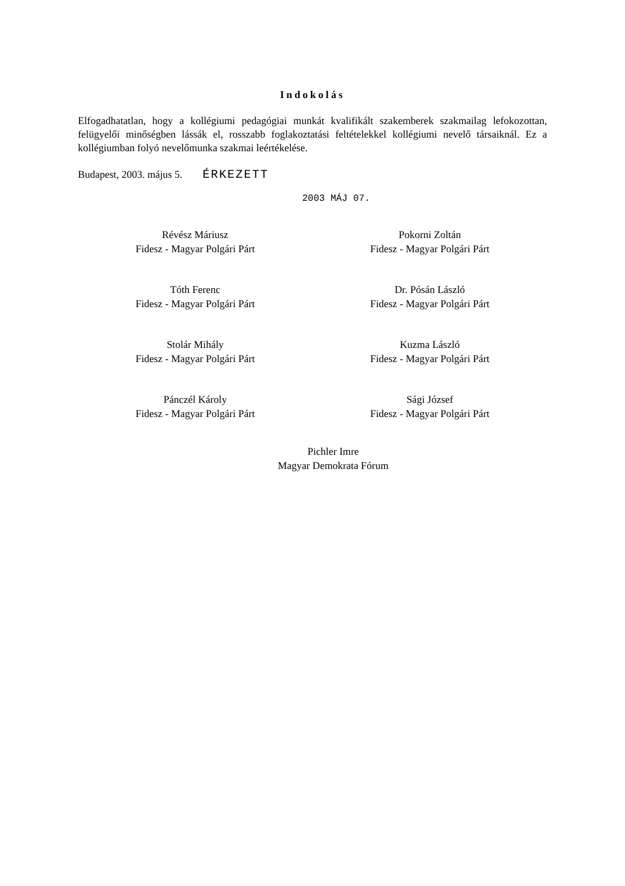Indokolás
Elfogadhatatlan, hogy a kollégiumi pedagógiai munkát kvalifikált szakemberek szakmailag lefokozottan, felügyelői minőségben lássák el, rosszabb foglakoztatási feltételekkel kollégiumi nevelő társaiknál. Ez a kollégiumban folyó nevelőmunka szakmai leértékelése.
Budapest, 2003. május 5. ÉRKEZETT
2003 MÁJ 07.
Révész Máriusz
Fidesz - Magyar Polgári Párt
Pokorni Zoltán
Fidesz - Magyar Polgári Párt
Tóth Ferenc
Fidesz - Magyar Polgári Párt
Dr. Pósán László
Fidesz - Magyar Polgári Párt
Stolár Mihály
Fidesz - Magyar Polgári Párt
Kuzma László
Fidesz - Magyar Polgári Párt
Pánczél Károly
Fidesz - Magyar Polgári Párt
Sági József
Fidesz - Magyar Polgári Párt
Pichler Imre
Magyar Demokrata Fórum